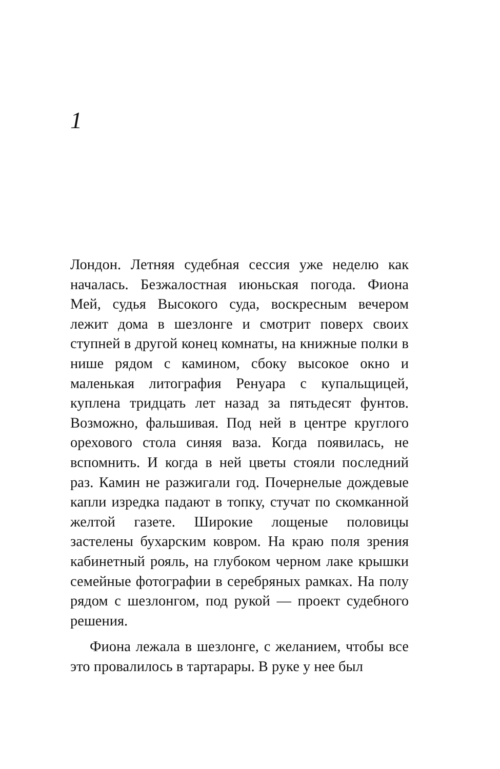1
Лондон. Летняя судебная сессия уже неделю как началась. Безжалостная июньская погода. Фиона Мей, судья Высокого суда, воскресным вечером лежит дома в шезлонге и смотрит поверх своих ступней в другой конец комнаты, на книжные полки в нише рядом с камином, сбоку высокое окно и маленькая литография Ренуара с купальщицей, куплена тридцать лет назад за пятьдесят фунтов. Возможно, фальшивая. Под ней в центре круглого орехового стола синяя ваза. Когда появилась, не вспомнить. И когда в ней цветы стояли последний раз. Камин не разжигали год. Почернелые дождевые капли изредка падают в топку, стучат по скомканной желтой газете. Широкие лощеные половицы застелены бухарским ковром. На краю поля зрения кабинетный рояль, на глубоком черном лаке крышки семейные фотографии в серебряных рамках. На полу рядом с шезлонгом, под рукой — проект судебного решения.
Фиона лежала в шезлонге, с желанием, чтобы все это провалилось в тартарары. В руке у нее был